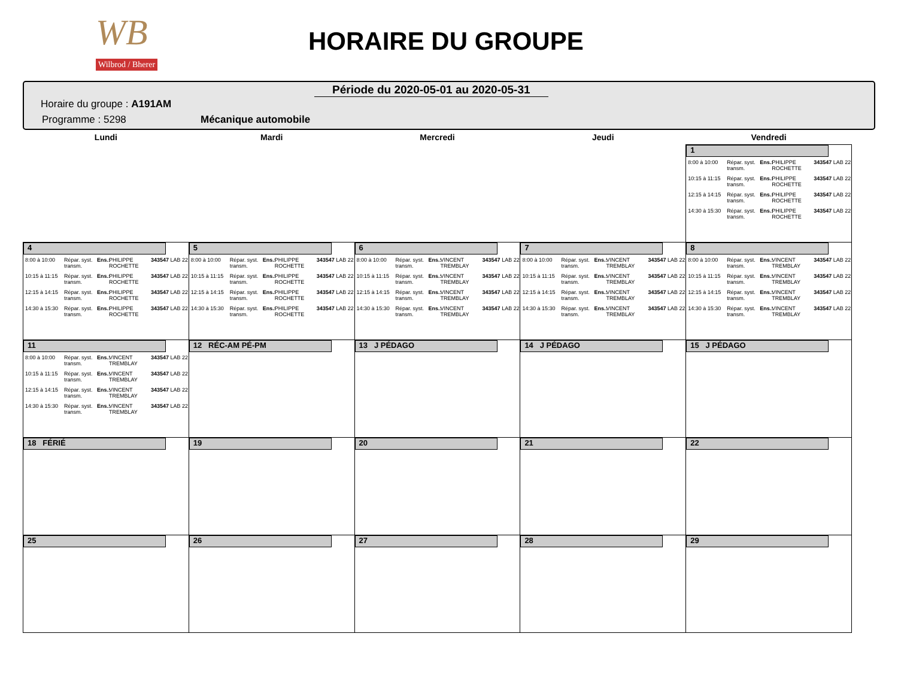WB
Wilbrod / Bherer
HORAIRE DU GROUPE
Période du 2020-05-01 au 2020-05-31
Horaire du groupe : A191AM
Programme : 5298 Mécanique automobile
| Lundi | Mardi | Mercredi | Jeudi | Vendredi |
| --- | --- | --- | --- | --- |
| | | | | 1 8:00 à 10:00 Répar. syst. transm. Ens.: PHILIPPE ROCHETTE 343547 LAB 22 10:15 à 11:15 Répar. syst. transm. Ens.: PHILIPPE ROCHETTE 343547 LAB 22 12:15 à 14:15 Répar. syst. transm. Ens.: PHILIPPE ROCHETTE 343547 LAB 22 14:30 à 15:30 Répar. syst. transm. Ens.: PHILIPPE ROCHETTE 343547 LAB 22 |
| 4 8:00 à 10:00 Répar. syst. transm. Ens.: PHILIPPE ROCHETTE 343547 LAB 22 10:15 à 11:15 Répar. syst. transm. Ens.: PHILIPPE ROCHETTE 343547 LAB 22 12:15 à 14:15 Répar. syst. transm. Ens.: PHILIPPE ROCHETTE 343547 LAB 22 14:30 à 15:30 Répar. syst. transm. Ens.: PHILIPPE ROCHETTE 343547 LAB 22 | 5 8:00 à 10:00 Répar. syst. transm. Ens.: PHILIPPE ROCHETTE 343547 LAB 22 10:15 à 11:15 Répar. syst. transm. Ens.: PHILIPPE ROCHETTE 343547 LAB 22 12:15 à 14:15 Répar. syst. transm. Ens.: PHILIPPE ROCHETTE 343547 LAB 22 14:30 à 15:30 Répar. syst. transm. Ens.: PHILIPPE ROCHETTE 343547 LAB 22 | 6 8:00 à 10:00 Répar. syst. transm. Ens.: VINCENT TREMBLAY 343547 LAB 22 10:15 à 11:15 Répar. syst. transm. Ens.: VINCENT TREMBLAY 343547 LAB 22 12:15 à 14:15 Répar. syst. transm. Ens.: VINCENT TREMBLAY 343547 LAB 22 14:30 à 15:30 Répar. syst. transm. Ens.: VINCENT TREMBLAY 343547 LAB 22 | 7 8:00 à 10:00 Répar. syst. transm. Ens.: VINCENT TREMBLAY 343547 LAB 22 10:15 à 11:15 Répar. syst. transm. Ens.: VINCENT TREMBLAY 343547 LAB 22 12:15 à 14:15 Répar. syst. transm. Ens.: VINCENT TREMBLAY 343547 LAB 22 14:30 à 15:30 Répar. syst. transm. Ens.: VINCENT TREMBLAY 343547 LAB 22 | 8 8:00 à 10:00 Répar. syst. transm. Ens.: VINCENT TREMBLAY 343547 LAB 22 10:15 à 11:15 Répar. syst. transm. Ens.: VINCENT TREMBLAY 343547 LAB 22 12:15 à 14:15 Répar. syst. transm. Ens.: VINCENT TREMBLAY 343547 LAB 22 14:30 à 15:30 Répar. syst. transm. Ens.: VINCENT TREMBLAY 343547 LAB 22 |
| 11 8:00 à 10:00 Répar. syst. transm. Ens.: VINCENT TREMBLAY 343547 LAB 22 10:15 à 11:15 Répar. syst. transm. Ens.: VINCENT TREMBLAY 343547 LAB 22 12:15 à 14:15 Répar. syst. transm. Ens.: VINCENT TREMBLAY 343547 LAB 22 14:30 à 15:30 Répar. syst. transm. Ens.: VINCENT TREMBLAY 343547 LAB 22 | 12 RÉC-AM PÉ-PM | 13 J PÉDAGO | 14 J PÉDAGO | 15 J PÉDAGO |
| 18 FÉRIÉ | 19 | 20 | 21 | 22 |
| 25 | 26 | 27 | 28 | 29 |